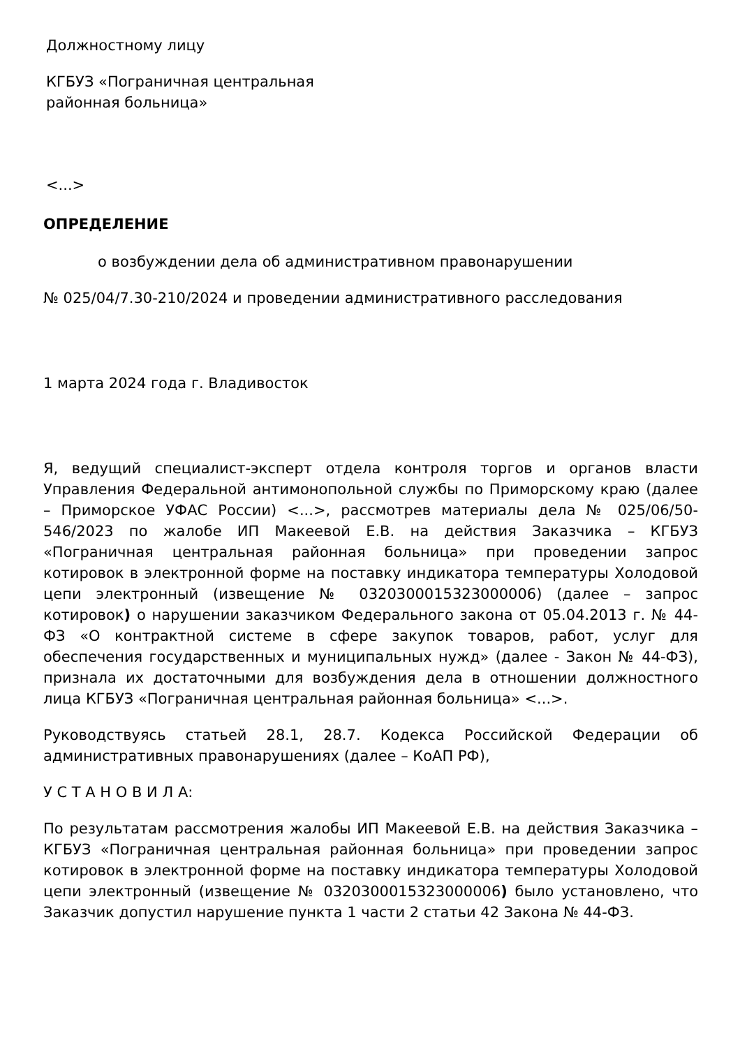Должностному лицу
КГБУЗ «Пограничная центральная
районная больница»
<...>
ОПРЕДЕЛЕНИЕ
о возбуждении дела об административном правонарушении
№ 025/04/7.30-210/2024 и проведении административного расследования
1 марта 2024 года г. Владивосток
Я, ведущий специалист-эксперт отдела контроля торгов и органов власти Управления Федеральной антимонопольной службы по Приморскому краю (далее – Приморское УФАС России) <...>, рассмотрев материалы дела № 025/06/50-546/2023 по жалобе ИП Макеевой Е.В. на действия Заказчика – КГБУЗ «Пограничная центральная районная больница» при проведении запрос котировок в электронной форме на поставку индикатора температуры Холодовой цепи электронный (извещение № 0320300015323000006) (далее – запрос котировок) о нарушении заказчиком Федерального закона от 05.04.2013 г. № 44-ФЗ «О контрактной системе в сфере закупок товаров, работ, услуг для обеспечения государственных и муниципальных нужд» (далее - Закон № 44-ФЗ), признала их достаточными для возбуждения дела в отношении должностного лица КГБУЗ «Пограничная центральная районная больница» <...>.
Руководствуясь статьей 28.1, 28.7. Кодекса Российской Федерации об административных правонарушениях (далее – КоАП РФ),
У С Т А Н О В И Л А:
По результатам рассмотрения жалобы ИП Макеевой Е.В. на действия Заказчика – КГБУЗ «Пограничная центральная районная больница» при проведении запрос котировок в электронной форме на поставку индикатора температуры Холодовой цепи электронный (извещение № 0320300015323000006) было установлено, что Заказчик допустил нарушение пункта 1 части 2 статьи 42 Закона № 44-ФЗ.